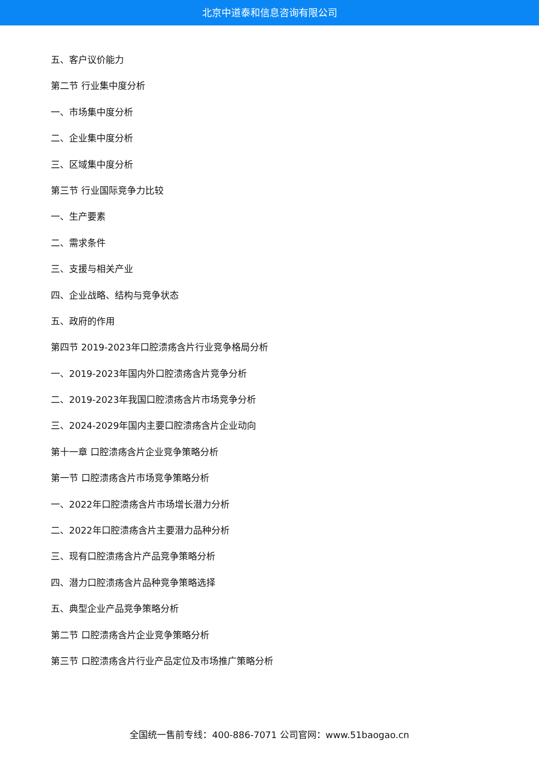北京中道泰和信息咨询有限公司
五、客户议价能力
第二节 行业集中度分析
一、市场集中度分析
二、企业集中度分析
三、区域集中度分析
第三节 行业国际竞争力比较
一、生产要素
二、需求条件
三、支援与相关产业
四、企业战略、结构与竞争状态
五、政府的作用
第四节 2019-2023年口腔溃疡含片行业竞争格局分析
一、2019-2023年国内外口腔溃疡含片竞争分析
二、2019-2023年我国口腔溃疡含片市场竞争分析
三、2024-2029年国内主要口腔溃疡含片企业动向
第十一章 口腔溃疡含片企业竞争策略分析
第一节 口腔溃疡含片市场竞争策略分析
一、2022年口腔溃疡含片市场增长潜力分析
二、2022年口腔溃疡含片主要潜力品种分析
三、现有口腔溃疡含片产品竞争策略分析
四、潜力口腔溃疡含片品种竞争策略选择
五、典型企业产品竞争策略分析
第二节 口腔溃疡含片企业竞争策略分析
第三节 口腔溃疡含片行业产品定位及市场推广策略分析
全国统一售前专线：400-886-7071 公司官网：www.51baogao.cn